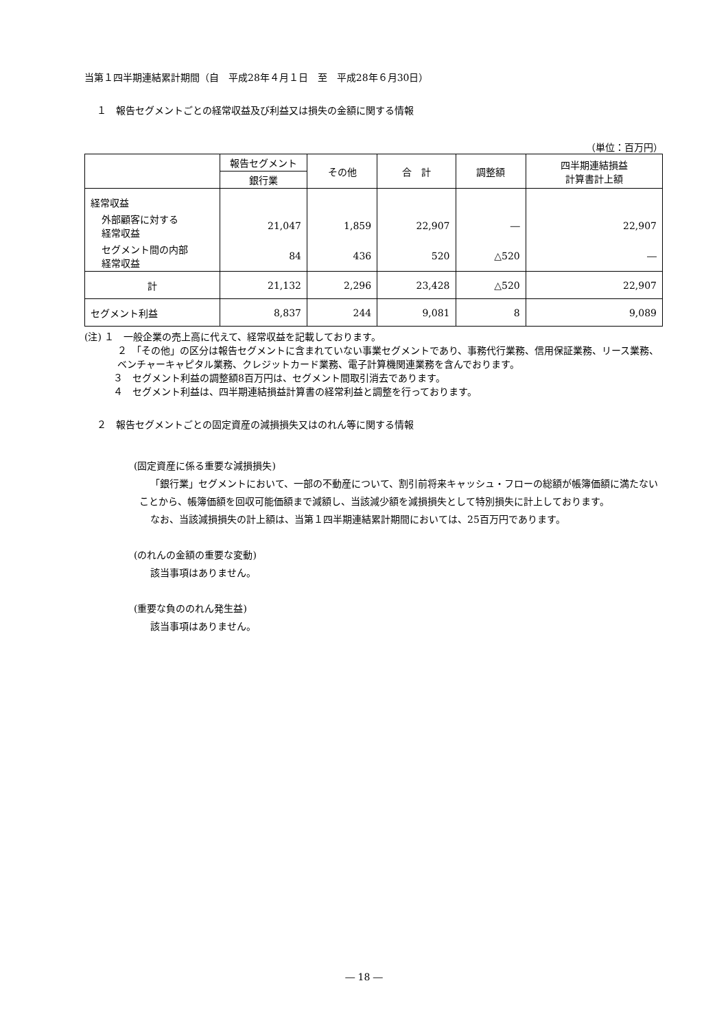当第１四半期連結累計期間（自　平成28年４月１日　至　平成28年６月30日）
１　報告セグメントごとの経常収益及び利益又は損失の金額に関する情報
（単位：百万円）
| | 報告セグメント | その他 | 合 計 | 調整額 | 四半期連結損益 計算書計上額 |
| --- | --- | --- | --- | --- | --- |
| | 銀行業 | | | | |
| 経常収益 | | | | | |
| 外部顧客に対する 経常収益 | 21,047 | 1,859 | 22,907 | ― | 22,907 |
| セグメント間の内部 経常収益 | 84 | 436 | 520 | △520 | ― |
| 計 | 21,132 | 2,296 | 23,428 | △520 | 22,907 |
| セグメント利益 | 8,837 | 244 | 9,081 | 8 | 9,089 |
(注) １　一般企業の売上高に代えて、経常収益を記載しております。
２　「その他」の区分は報告セグメントに含まれていない事業セグメントであり、事務代行業務、信用保証業務、リース業務、ベンチャーキャピタル業務、クレジットカード業務、電子計算機関連業務を含んでおります。
３　セグメント利益の調整額8百万円は、セグメント間取引消去であります。
４　セグメント利益は、四半期連結損益計算書の経常利益と調整を行っております。
２　報告セグメントごとの固定資産の減損損失又はのれん等に関する情報
(固定資産に係る重要な減損損失)
「銀行業」セグメントにおいて、一部の不動産について、割引前将来キャッシュ・フローの総額が帳簿価額に満たないことから、帳簿価額を回収可能価額まで減額し、当該減少額を減損損失として特別損失に計上しております。
なお、当該減損損失の計上額は、当第１四半期連結累計期間においては、25百万円であります。
(のれんの金額の重要な変動)
該当事項はありません。
(重要な負ののれん発生益)
該当事項はありません。
― 18 ―